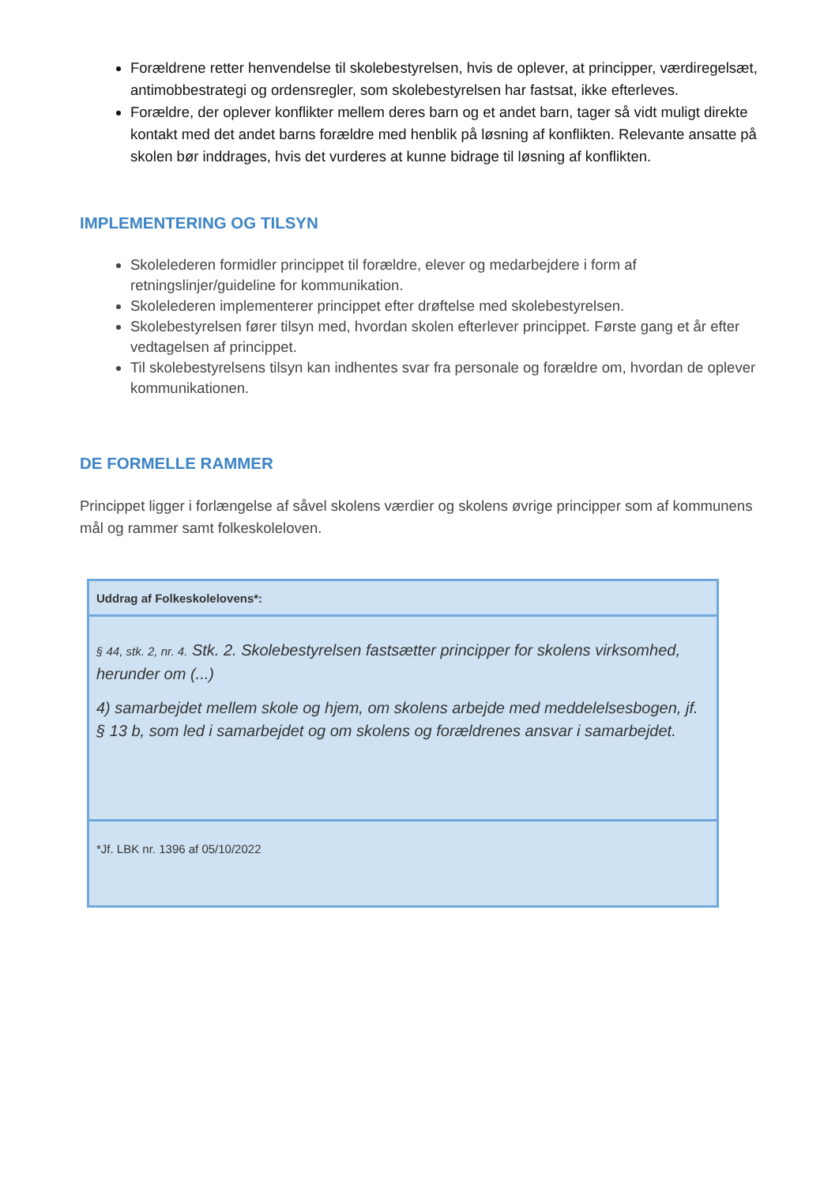Forældrene retter henvendelse til skolebestyrelsen, hvis de oplever, at principper, værdiregelsæt, antimobbestrategi og ordensregler, som skolebestyrelsen har fastsat, ikke efterleves.
Forældre, der oplever konflikter mellem deres barn og et andet barn, tager så vidt muligt direkte kontakt med det andet barns forældre med henblik på løsning af konflikten. Relevante ansatte på skolen bør inddrages, hvis det vurderes at kunne bidrage til løsning af konflikten.
IMPLEMENTERING OG TILSYN
Skolelederen formidler princippet til forældre, elever og medarbejdere i form af retningslinjer/guideline for kommunikation.
Skolelederen implementerer princippet efter drøftelse med skolebestyrelsen.
Skolebestyrelsen fører tilsyn med, hvordan skolen efterlever princippet. Første gang et år efter vedtagelsen af princippet.
Til skolebestyrelsens tilsyn kan indhentes svar fra personale og forældre om, hvordan de oplever kommunikationen.
DE FORMELLE RAMMER
Princippet ligger i forlængelse af såvel skolens værdier og skolens øvrige principper som af kommunens mål og rammer samt folkeskoleloven.
| Uddrag af Folkeskolelovens*: |
| § 44, stk. 2, nr. 4. Stk. 2. Skolebestyrelsen fastsætter principper for skolens virksomhed, herunder om (...) 4) samarbejdet mellem skole og hjem, om skolens arbejde med meddelelsesbogen, jf. § 13 b, som led i samarbejdet og om skolens og forældrenes ansvar i samarbejdet. |
| *Jf. LBK nr. 1396 af 05/10/2022 |